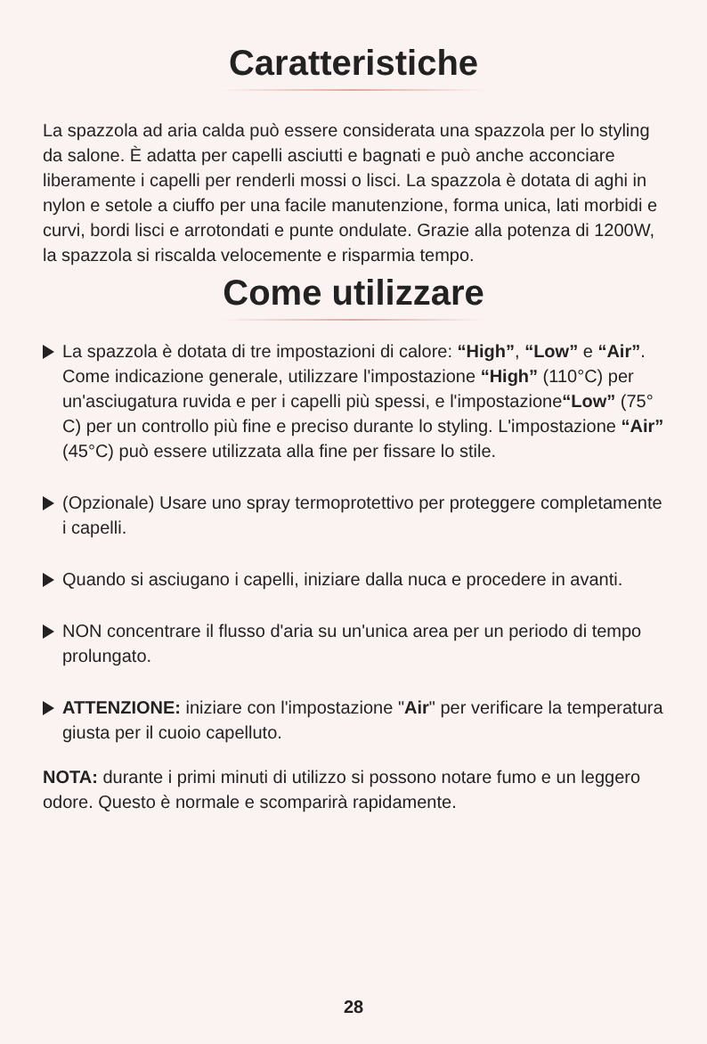Caratteristiche
La spazzola ad aria calda può essere considerata una spazzola per lo styling da salone. È adatta per capelli asciutti e bagnati e può anche acconciare liberamente i capelli per renderli mossi o lisci. La spazzola è dotata di aghi in nylon e setole a ciuffo per una facile manutenzione, forma unica, lati morbidi e curvi, bordi lisci e arrotondati e punte ondulate. Grazie alla potenza di 1200W, la spazzola si riscalda velocemente e risparmia tempo.
Come utilizzare
La spazzola è dotata di tre impostazioni di calore: “High”, “Low” e “Air”. Come indicazione generale, utilizzare l'impostazione “High” (110°C) per un'asciugatura ruvida e per i capelli più spessi, e l'impostazione“Low” (75° C) per un controllo più fine e preciso durante lo styling. L'impostazione “Air” (45°C) può essere utilizzata alla fine per fissare lo stile.
(Opzionale) Usare uno spray termoprotettivo per proteggere completamente i capelli.
Quando si asciugano i capelli, iniziare dalla nuca e procedere in avanti.
NON concentrare il flusso d'aria su un'unica area per un periodo di tempo prolungato.
ATTENZIONE: iniziare con l'impostazione "Air" per verificare la temperatura giusta per il cuoio capelluto.
NOTA: durante i primi minuti di utilizzo si possono notare fumo e un leggero odore. Questo è normale e scomparirà rapidamente.
28